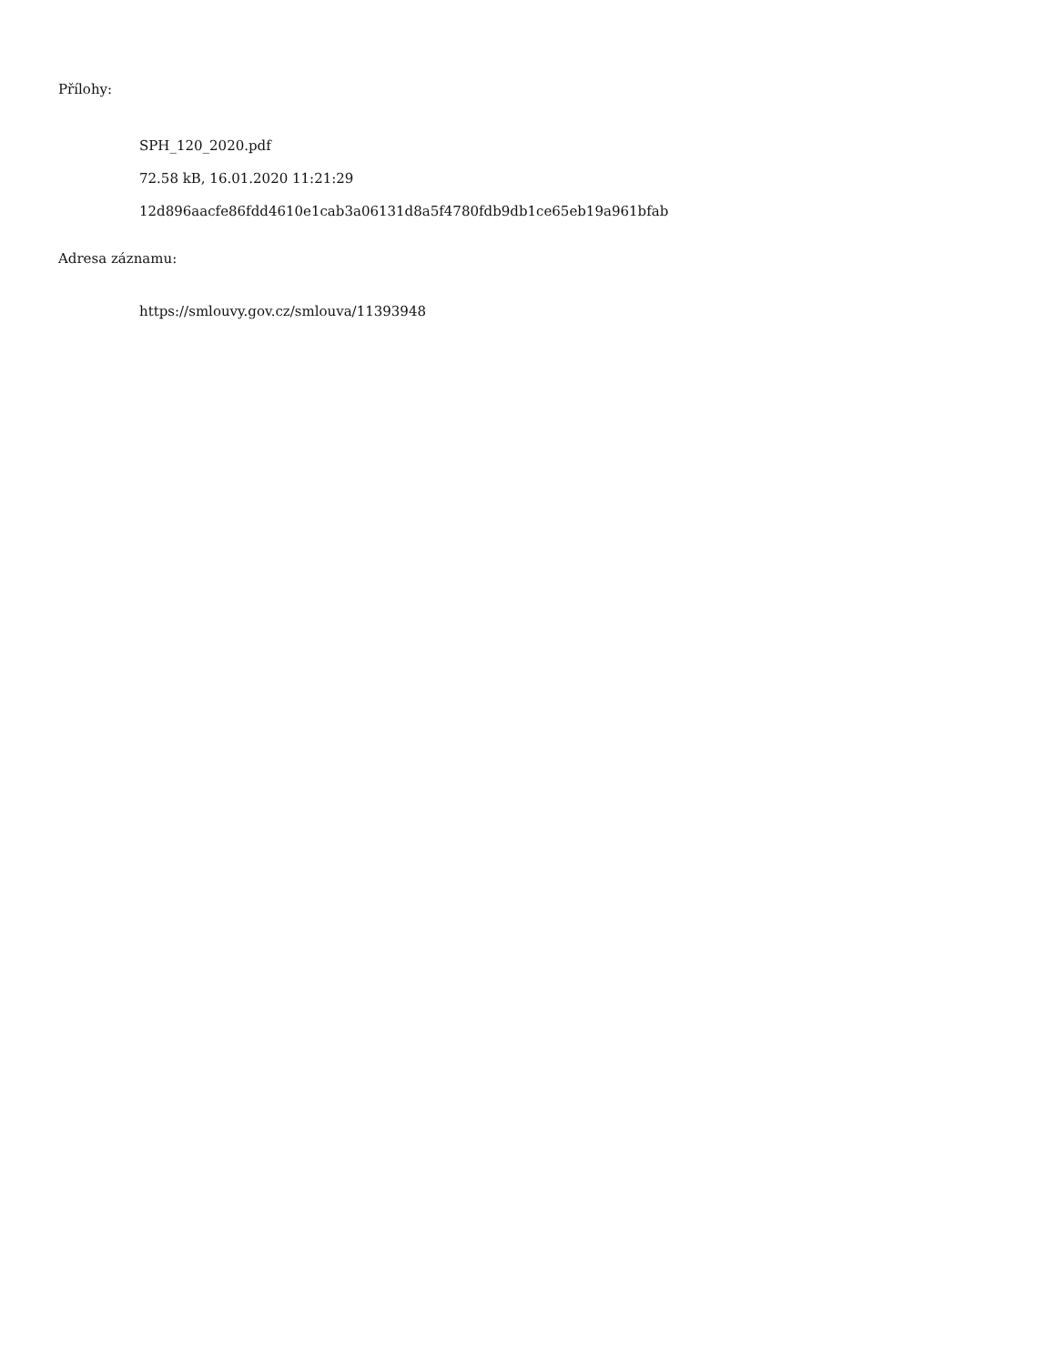Přílohy:
SPH_120_2020.pdf
72.58 kB, 16.01.2020 11:21:29
12d896aacfe86fdd4610e1cab3a06131d8a5f4780fdb9db1ce65eb19a961bfab
Adresa záznamu:
https://smlouvy.gov.cz/smlouva/11393948